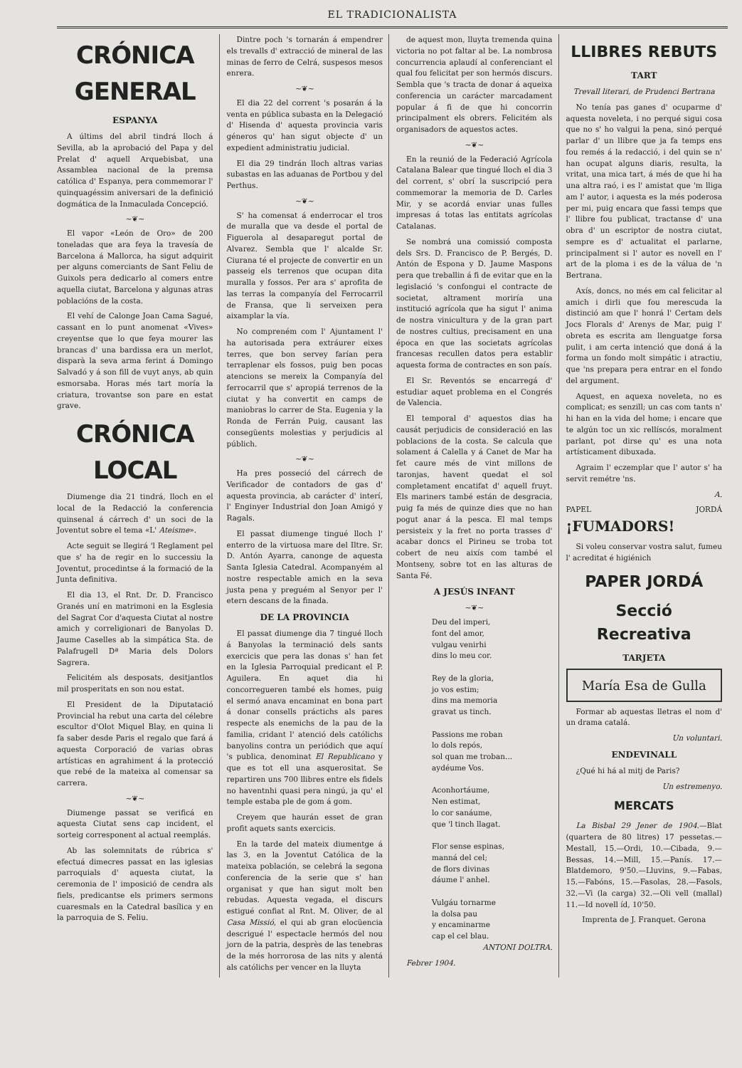EL TRADICIONALISTA
CRÓNICA GENERAL
ESPANYA
A últims del abril tindrá lloch á Sevilla, ab la aprobació del Papa y del Prelat d' aquell Arquebisbat, una Assamblea nacional de la premsa católica d' Espanya, pera commemorar l' quinquagéssim aniversari de la definició dogmática de la Inmaculada Concepció.
~❦~
El vapor «León de Oro» de 200 toneladas que ara feya la travesía de Barcelona á Mallorca, ha sigut adquirit per alguns comerciants de Sant Feliu de Guixols pera dedicarlo al comers entre aquella ciutat, Barcelona y algunas atras poblacións de la costa.
El vehí de Calonge Joan Cama Sagué, cassant en lo punt anomenat «Vives» creyentse que lo que feya mourer las brancas d' una bardissa era un merlot, disparà la seva arma ferint á Domingo Salvadó y á son fill de vuyt anys, ab quin esmorsaba. Horas més tart moría la criatura, trovantse son pare en estat grave.
CRÓNICA LOCAL
Diumenge dia 21 tindrá, lloch en el local de la Redacció la conferencia quinsenal á cárrech d' un soci de la Joventut sobre el tema «L' Ateisme».
Acte seguit se llegirá 'l Reglament pel que s' ha de regir en lo successiu la Joventut, procedintse á la formació de la Junta definitiva.
El dia 13, el Rnt. Dr. D. Francisco Granés uní en matrimoni en la Esglesia del Sagrat Cor d'aquesta Ciutat al nostre amich y correligionari de Banyolas D. Jaume Caselles ab la simpática Sta. de Palafrugell Dª Maria dels Dolors Sagrera.
Felicitém als desposats, desitjantlos mil prosperitats en son nou estat.
El President de la Diputatació Provincial ha rebut una carta del célebre escultor d'Olot Miquel Blay, en quina li fa saber desde Paris el regalo que fará á aquesta Corporació de varias obras artísticas en agrahiment á la protecció que rebé de la mateixa al comensar sa carrera.
~❦~
Diumenge passat se verificá en aquesta Ciutat sens cap incident, el sorteig corresponent al actual reemplás.
Ab las solemnitats de rúbrica s' efectuá dimecres passat en las iglesias parroquials d' aquesta ciutat, la ceremonia de l' imposició de cendra als fiels, predicantse els primers sermons cuaresmals en la Catedral basílica y en la parroquia de S. Feliu.
Dintre poch 's tornarán á empendrer els trevalls d' extracció de mineral de las minas de ferro de Celrá, suspesos mesos enrera.
~❦~
El dia 22 del corrent 's posarán á la venta en pública subasta en la Delegació d' Hisenda d' aquesta provincia varis géneros qu' han sigut objecte d' un expedient administratiu judicial.
El dia 29 tindrán lloch altras varias subastas en las aduanas de Portbou y del Perthus.
~❦~
S' ha comensat á enderrocar el tros de muralla que va desde el portal de Figuerola al desaparegut portal de Alvarez. Sembla que l' alcalde Sr. Ciurana té el projecte de convertir en un passeig els terrenos que ocupan dita muralla y fossos. Per ara s' aprofita de las terras la companyía del Ferrocarril de Fransa, que li serveixen pera aixamplar la vía.
No compreném com l' Ajuntament l' ha autorisada pera extráurer eixes terres, que bon servey farían pera terraplenar els fossos, puig ben pocas atencions se mereix la Companyía del ferrocarril que s' apropiá terrenos de la ciutat y ha convertit en camps de maniobras lo carrer de Sta. Eugenia y la Ronda de Ferrán Puig, causant las consegüents molestias y perjudicis al públich.
~❦~
Ha pres posseció del cárrech de Verificador de contadors de gas d' aquesta provincia, ab carácter d' interí, l' Enginyer Industrial don Joan Amigó y Ragals.
El passat diumenge tingué lloch l' enterro de la virtuosa mare del Iltre. Sr. D. Antón Ayarra, canonge de aquesta Santa Iglesia Catedral. Acompanyém al nostre respectable amich en la seva justa pena y preguém al Senyor per l' etern descans de la finada.
DE LA PROVINCIA
El passat diumenge dia 7 tingué lloch á Banyolas la terminació dels sants exercicis que pera las donas s' han fet en la Iglesia Parroquial predicant el P. Aguilera. En aquet dia hi concorregueren també els homes, puig el sermó anava encaminat en bona part á donar consells práctichs als pares respecte als enemichs de la pau de la familia, cridant l' atenció dels católichs banyolins contra un periódich que aquí 's publica, denominat El Republicano y que es tot ell una asquerositat. Se repartiren uns 700 llibres entre els fidels no haventnhi quasi pera ningú, ja qu' el temple estaba ple de gom á gom.
Creyem que haurán esset de gran profit aquets sants exercicis.
En la tarde del mateix diumentge á las 3, en la Joventut Católica de la mateixa población, se celebrá la segona conferencia de la serie que s' han organisat y que han sigut molt ben rebudas. Aquesta vegada, el discurs estigué confiat al Rnt. M. Oliver, de al Casa Missió, el qui ab gran elocüencia descrigué l' espectacle hermós del nou jorn de la patria, desprès de las tenebras de la més horrorosa de las nits y alentá als católichs per vencer en la lluyta
de aquest mon, lluyta tremenda quina victoria no pot faltar al be. La nombrosa concurrencia aplaudí al conferenciant el qual fou felicitat per son hermós discurs. Sembla que 's tracta de donar á aqueixa conferencia un carácter marcadament popular á fi de que hi concorrin principalment els obrers. Felicitém als organisadors de aquestos actes.
~❦~
En la reunió de la Federació Agrícola Catalana Balear que tingué lloch el dia 3 del corrent, s' obrí la suscripció pera commemorar la memoria de D. Carles Mir, y se acordá enviar unas fulles impresas á totas las entitats agrícolas Catalanas.
Se nombrá una comissió composta dels Srs. D. Francisco de P. Bergés, D. Antón de Espona y D. Jaume Maspons pera que treballin á fi de evitar que en la legislació 's confongui el contracte de societat, altrament moriría una institució agrícola que ha sigut l' anima de nostra vinicultura y de la gran part de nostres cultius, precisament en una época en que las societats agrícolas francesas recullen datos pera establir aquesta forma de contractes en son país.
El Sr. Reventós se encarregá d' estudiar aquet problema en el Congrés de Valencia.
El temporal d' aquestos dias ha causát perjudicis de consideració en las poblacions de la costa. Se calcula que solament á Calella y á Canet de Mar ha fet caure més de vint millons de taronjas, havent quedat el sol completament encatifat d' aquell fruyt. Els mariners també están de desgracia, puig fa més de quinze dies que no han pogut anar á la pesca. El mal temps persisteix y la fret no porta trasses d' acabar doncs el Pirineu se troba tot cobert de neu aixís com també el Montseny, sobre tot en las alturas de Santa Fé.
A JESÚS INFANT
~❦~
Deu del imperi,
font del amor,
vulgau venirhi
dins lo meu cor.
Rey de la gloria,
jo vos estim;
dins ma memoria
gravat us tinch.
Passions me roban
lo dols repós,
sol quan me troban...
aydéume Vos.
Aconhortáume,
Nen estimat,
lo cor sanáume,
que 'l tinch llagat.
Flor sense espinas,
manná del cel;
de flors divinas
dáume l' anhel.
Vulgáu tornarme
la dolsa pau
y encaminarme
cap el cel blau.
ANTONI DOLTRA.
Febrer 1904.
LLIBRES REBUTS
TART
Trevall literari, de Prudenci Bertrana
No tenía pas ganes d' ocuparme d' aquesta noveleta, i no perqué sigui cosa que no s' ho valgui la pena, sinó perqué parlar d' un llibre que ja fa temps ens fou remés á la redacció, i del quin se n' han ocupat alguns diaris, resulta, la vritat, una mica tart, á més de que hi ha una altra raó, i es l' amistat que 'm lliga am l' autor, i aquesta es la més poderosa per mi, puig encara que fassi temps que l' llibre fou publicat, tractanse d' una obra d' un escriptor de nostra ciutat, sempre es d' actualitat el parlarne, principalment si l' autor es novell en l' art de la ploma i es de la válua de 'n Bertrana.
Axís, doncs, no més em cal felicitar al amich i dirli que fou merescuda la distinció am que l' honrá l' Certam dels Jocs Florals d' Arenys de Mar, puig l' obreta es escrita am llenguatge forsa pulit, i am certa intenció que doná á la forma un fondo molt simpátic i atractiu, que 'ns prepara pera entrar en el fondo del argument.
Aquest, en aquexa noveleta, no es complicat; es senzill; un cas com tants n' hi han en la vida del home; i encare que te algún toc un xic rellíscós, moralment parlant, pot dirse qu' es una nota artísticament dibuxada.
Agraim l' eczemplar que l' autor s' ha servit remétre 'ns.
A.
PAPEL JORDÁ ¡FUMADORS!
Si voleu conservar vostra salut, fumeu l' acreditat é higiénich
PAPER JORDÁ
Secció Recreativa
TARJETA
María Esa de Gulla
Formar ab aquestas lletras el nom d' un drama catalá.
Un voluntari.
ENDEVINALL
¿Qué hi há al mitj de Paris?
Un estremenyo.
MERCATS
La Bisbal 29 Jener de 1904.—Blat (quartera de 80 litres) 17 pessetas.—Mestall, 15.—Ordi, 10.—Cibada, 9.—Bessas, 14.—Mill, 15.—Panís. 17.—Blatdemoro, 9'50.—Lluvins, 9.—Fabas, 15.—Fabóns, 15.—Fasolas, 28.—Fasols, 32.—Vi (la carga) 32.—Oli vell (mallal) 11.—Id novell íd, 10'50.
Imprenta de J. Franquet. Gerona